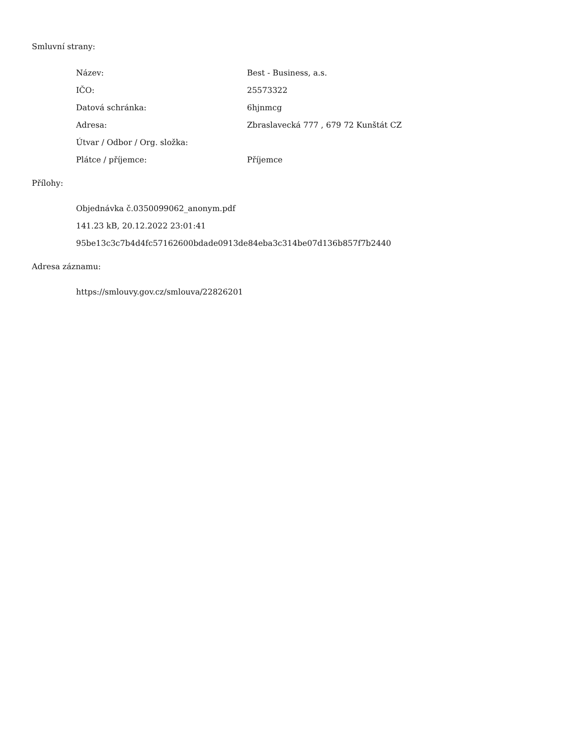Smluvní strany:
| Název: | Best - Business, a.s. |
| IČO: | 25573322 |
| Datová schránka: | 6hjnmcg |
| Adresa: | Zbraslavecká 777 , 679 72 Kunštát CZ |
| Útvar / Odbor / Org. složka: | |
| Plátce / příjemce: | Příjemce |
Přílohy:
Objednávka č.0350099062_anonym.pdf
141.23 kB, 20.12.2022 23:01:41
95be13c3c7b4d4fc57162600bdade0913de84eba3c314be07d136b857f7b2440
Adresa záznamu:
https://smlouvy.gov.cz/smlouva/22826201